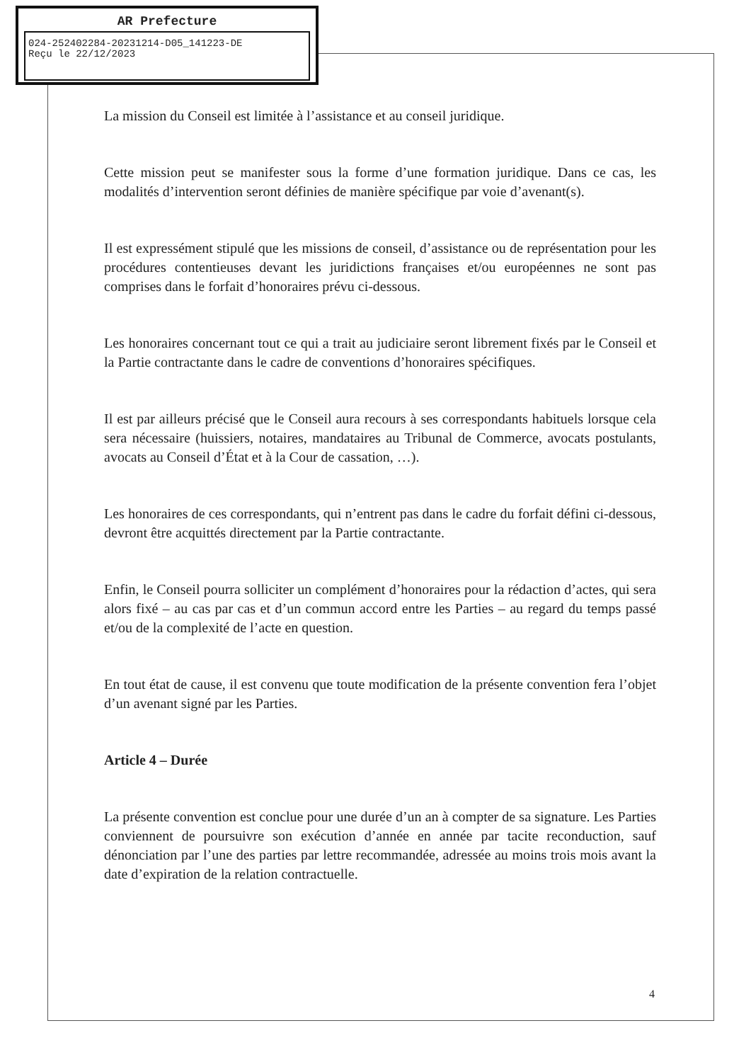AR Prefecture
024-252402284-20231214-D05_141223-DE
Reçu le 22/12/2023
La mission du Conseil est limitée à l’assistance et au conseil juridique.
Cette mission peut se manifester sous la forme d’une formation juridique. Dans ce cas, les modalités d’intervention seront définies de manière spécifique par voie d’avenant(s).
Il est expressément stipulé que les missions de conseil, d’assistance ou de représentation pour les procédures contentieuses devant les juridictions françaises et/ou européennes ne sont pas comprises dans le forfait d’honoraires prévu ci-dessous.
Les honoraires concernant tout ce qui a trait au judiciaire seront librement fixés par le Conseil et la Partie contractante dans le cadre de conventions d’honoraires spécifiques.
Il est par ailleurs précisé que le Conseil aura recours à ses correspondants habituels lorsque cela sera nécessaire (huissiers, notaires, mandataires au Tribunal de Commerce, avocats postulants, avocats au Conseil d’État et à la Cour de cassation, …).
Les honoraires de ces correspondants, qui n’entrent pas dans le cadre du forfait défini ci-dessous, devront être acquittés directement par la Partie contractante.
Enfin, le Conseil pourra solliciter un complément d’honoraires pour la rédaction d’actes, qui sera alors fixé – au cas par cas et d’un commun accord entre les Parties – au regard du temps passé et/ou de la complexité de l’acte en question.
En tout état de cause, il est convenu que toute modification de la présente convention fera l’objet d’un avenant signé par les Parties.
Article 4 – Durée
La présente convention est conclue pour une durée d’un an à compter de sa signature. Les Parties conviennent de poursuivre son exécution d’année en année par tacite reconduction, sauf dénonciation par l’une des parties par lettre recommandée, adressée au moins trois mois avant la date d’expiration de la relation contractuelle.
4